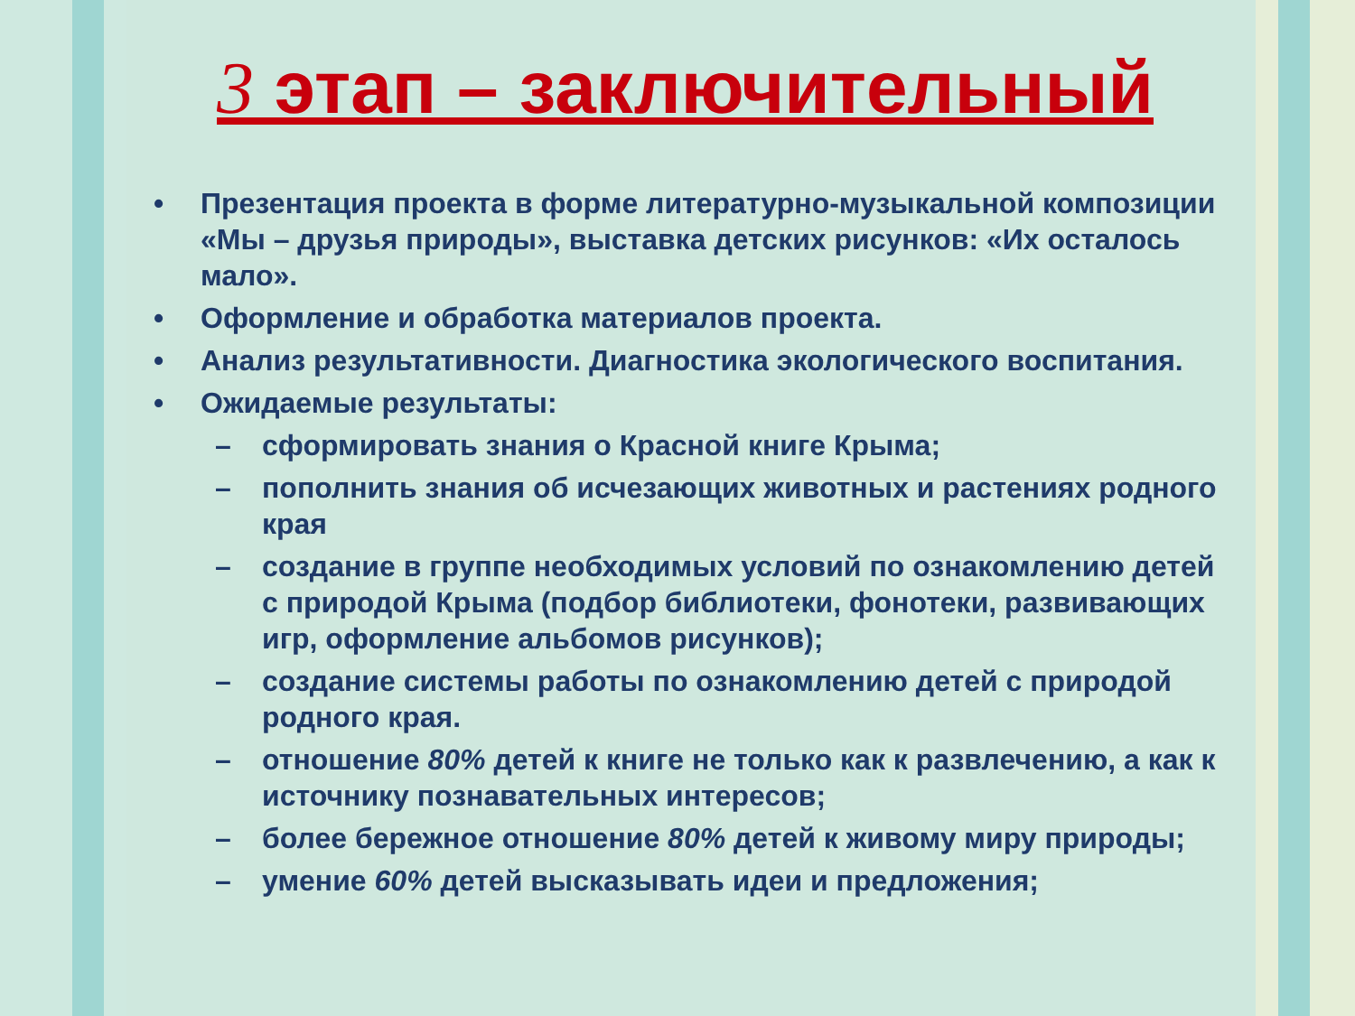3 этап – заключительный
• Презентация проекта в форме литературно-музыкальной композиции «Мы – друзья природы», выставка детских рисунков: «Их осталось мало».
• Оформление и обработка материалов проекта.
• Анализ результативности. Диагностика экологического воспитания.
• Ожидаемые результаты:
– сформировать знания о Красной книге Крыма;
– пополнить знания об исчезающих животных и растениях родного края
– создание в группе необходимых условий по ознакомлению детей с природой Крыма (подбор библиотеки, фонотеки, развивающих игр, оформление альбомов рисунков);
– создание системы работы по ознакомлению детей с природой родного края.
– отношение 80% детей к книге не только как к развлечению, а как к источнику познавательных интересов;
– более бережное отношение 80% детей к живому миру природы;
– умение 60% детей высказывать идеи и предложения;